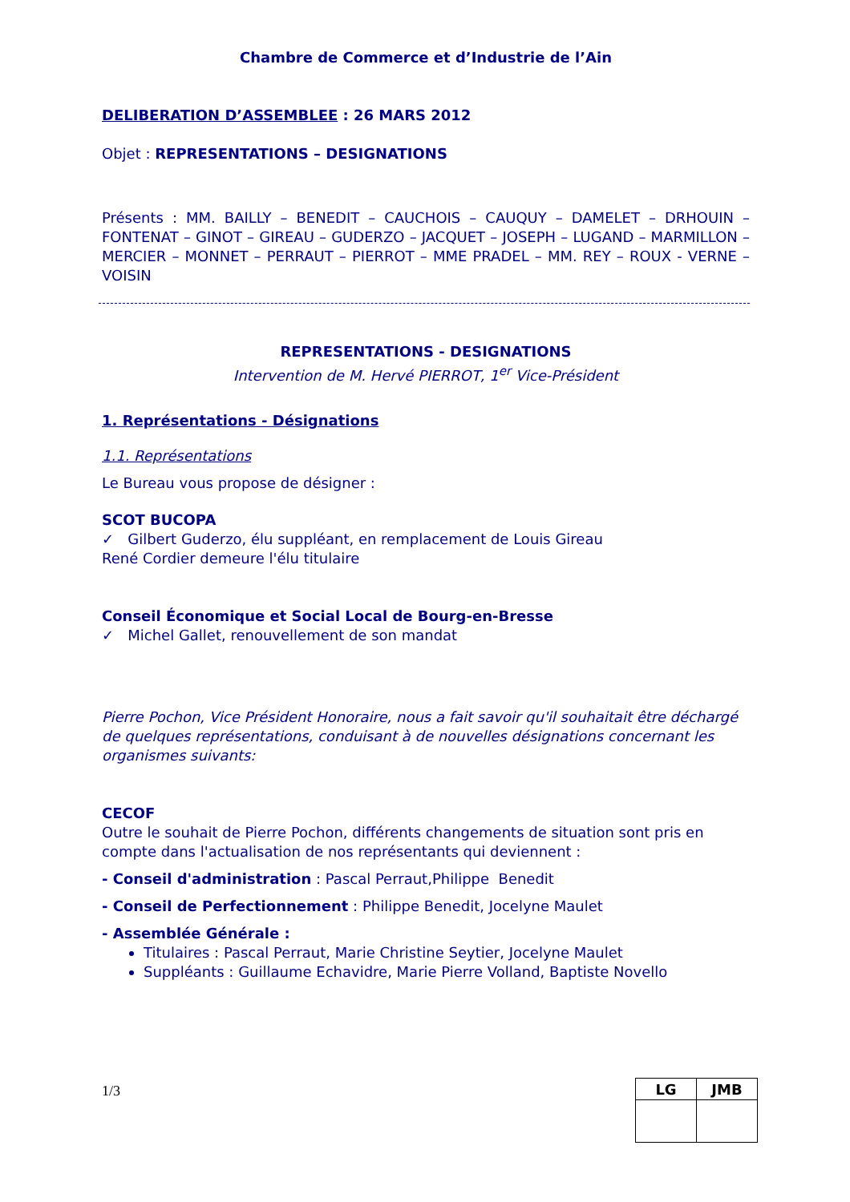Chambre de Commerce et d’Industrie de l’Ain
DELIBERATION D’ASSEMBLEE : 26 MARS 2012
Objet : REPRESENTATIONS – DESIGNATIONS
Présents : MM. BAILLY – BENEDIT – CAUCHOIS – CAUQUY – DAMELET – DRHOUIN – FONTENAT – GINOT – GIREAU – GUDERZO – JACQUET – JOSEPH – LUGAND – MARMILLON – MERCIER – MONNET – PERRAUT – PIERROT – MME PRADEL – MM. REY – ROUX - VERNE – VOISIN
REPRESENTATIONS - DESIGNATIONS
Intervention de M. Hervé PIERROT, 1<sup>er</sup> Vice-Président
1. Représentations - Désignations
1.1. Représentations
Le Bureau vous propose de désigner :
SCOT BUCOPA
✓ Gilbert Guderzo, élu suppléant, en remplacement de Louis Gireau
René Cordier demeure l'élu titulaire
Conseil Économique et Social Local de Bourg-en-Bresse
✓ Michel Gallet, renouvellement de son mandat
Pierre Pochon, Vice Président Honoraire, nous a fait savoir qu'il souhaitait être déchargé de quelques représentations, conduisant à de nouvelles désignations concernant les organismes suivants:
CECOF
Outre le souhait de Pierre Pochon, différents changements de situation sont pris en compte dans l'actualisation de nos représentants qui deviennent :
- Conseil d'administration : Pascal Perraut,Philippe Benedit
- Conseil de Perfectionnement : Philippe Benedit, Jocelyne Maulet
- Assemblée Générale :
Titulaires : Pascal Perraut, Marie Christine Seytier, Jocelyne Maulet
Suppléants : Guillaume Echavidre, Marie Pierre Volland, Baptiste Novello
1/3
| LG | JMB |